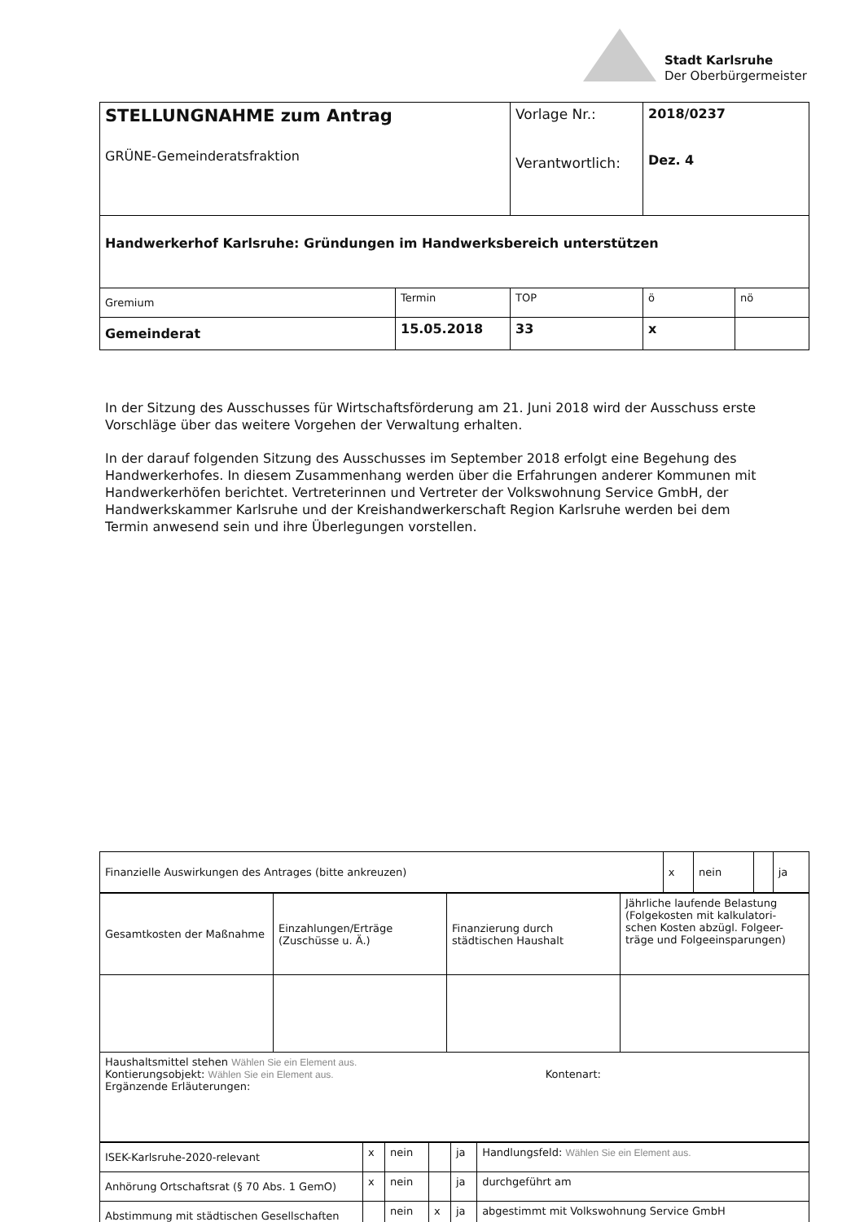Stadt Karlsruhe
Der Oberbürgermeister
| STELLUNGNAHME zum Antrag GRÜNE-Gemeinderatsfraktion | | Vorlage Nr.: Verantwortlich: | 2018/0237 Dez. 4 | |
| Handwerkerhof Karlsruhe: Gründungen im Handwerksbereich unterstützen | | | | |
| Gremium | Termin | TOP | ö | nö |
| Gemeinderat | 15.05.2018 | 33 | x | |
In der Sitzung des Ausschusses für Wirtschaftsförderung am 21. Juni 2018 wird der Ausschuss erste Vorschläge über das weitere Vorgehen der Verwaltung erhalten.
In der darauf folgenden Sitzung des Ausschusses im September 2018 erfolgt eine Begehung des Handwerkerhofes. In diesem Zusammenhang werden über die Erfahrungen anderer Kommunen mit Handwerkerhöfen berichtet. Vertreterinnen und Vertreter der Volkswohnung Service GmbH, der Handwerkskammer Karlsruhe und der Kreishandwerkerschaft Region Karlsruhe werden bei dem Termin anwesend sein und ihre Überlegungen vorstellen.
| Finanzielle Auswirkungen des Antrages (bitte ankreuzen) | x | nein | | ja |
| Gesamtkosten der Maßnahme | Einzahlungen/Erträge (Zuschüsse u. Ä.) | Finanzierung durch städtischen Haushalt | Jährliche laufende Belastung (Folgekosten mit kalkulatori-schen Kosten abzügl. Folgeer-träge und Folgeeinsparungen) |
| Haushaltsmittel stehen Wählen Sie ein Element aus. Kontierungsobjekt: Wählen Sie ein Element aus. Kontenart: Ergänzende Erläuterungen: | | | |
| ISEK-Karlsruhe-2020-relevant | x | nein | | ja | Handlungsfeld: Wählen Sie ein Element aus. |
| Anhörung Ortschaftsrat (§ 70 Abs. 1 GemO) | x | nein | | ja | durchgeführt am |
| Abstimmung mit städtischen Gesellschaften | | nein | x | ja | abgestimmt mit Volkswohnung Service GmbH |